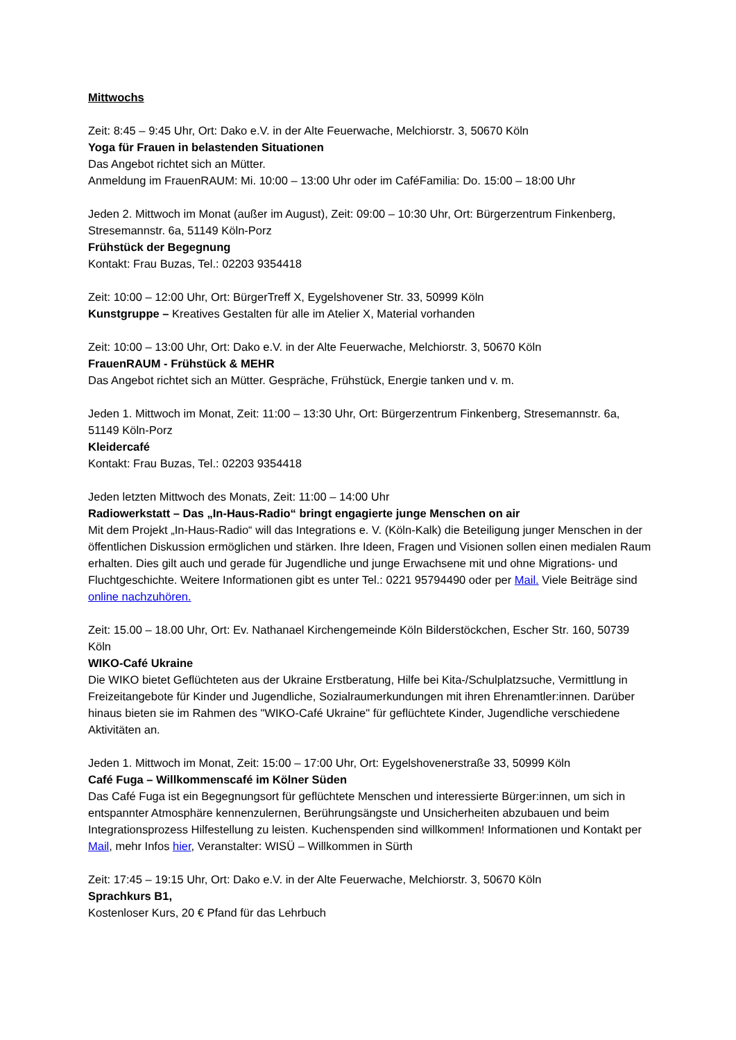Mittwochs
Zeit: 8:45 – 9:45 Uhr, Ort: Dako e.V. in der Alte Feuerwache, Melchiorstr. 3, 50670 Köln
Yoga für Frauen in belastenden Situationen
Das Angebot richtet sich an Mütter.
Anmeldung im FrauenRAUM: Mi. 10:00 – 13:00 Uhr oder im CaféFamilia: Do. 15:00 – 18:00 Uhr
Jeden 2. Mittwoch im Monat (außer im August), Zeit: 09:00 – 10:30 Uhr, Ort: Bürgerzentrum Finkenberg, Stresemannstr. 6a, 51149 Köln-Porz
Frühstück der Begegnung
Kontakt: Frau Buzas, Tel.: 02203 9354418
Zeit: 10:00 – 12:00 Uhr, Ort: BürgerTreff X, Eygelshovener Str. 33, 50999 Köln
Kunstgruppe – Kreatives Gestalten für alle im Atelier X, Material vorhanden
Zeit: 10:00 – 13:00 Uhr, Ort: Dako e.V. in der Alte Feuerwache, Melchiorstr. 3, 50670 Köln
FrauenRAUM - Frühstück & MEHR
Das Angebot richtet sich an Mütter. Gespräche, Frühstück, Energie tanken und v. m.
Jeden 1. Mittwoch im Monat, Zeit: 11:00 – 13:30 Uhr, Ort: Bürgerzentrum Finkenberg, Stresemannstr. 6a, 51149 Köln-Porz
Kleidercafé
Kontakt: Frau Buzas, Tel.: 02203 9354418
Jeden letzten Mittwoch des Monats, Zeit: 11:00 – 14:00 Uhr
Radiowerkstatt – Das „In-Haus-Radio“ bringt engagierte junge Menschen on air
Mit dem Projekt „In-Haus-Radio“ will das Integrations e. V. (Köln-Kalk) die Beteiligung junger Menschen in der öffentlichen Diskussion ermöglichen und stärken. Ihre Ideen, Fragen und Visionen sollen einen medialen Raum erhalten. Dies gilt auch und gerade für Jugendliche und junge Erwachsene mit und ohne Migrations- und Fluchtgeschichte. Weitere Informationen gibt es unter Tel.: 0221 95794490 oder per Mail. Viele Beiträge sind online nachzuhören.
Zeit: 15.00 – 18.00 Uhr, Ort: Ev. Nathanael Kirchengemeinde Köln Bilderstöckchen, Escher Str. 160, 50739 Köln
WIKO-Café Ukraine
Die WIKO bietet Geflüchteten aus der Ukraine Erstberatung, Hilfe bei Kita-/Schulplatzsuche, Vermittlung in Freizeitangebote für Kinder und Jugendliche, Sozialraumerkundungen mit ihren Ehrenamtler:innen. Darüber hinaus bieten sie im Rahmen des "WIKO-Café Ukraine" für geflüchtete Kinder, Jugendliche verschiedene Aktivitäten an.
Jeden 1. Mittwoch im Monat, Zeit: 15:00 – 17:00 Uhr, Ort: Eygelshovenerstraße 33, 50999 Köln
Café Fuga – Willkommenscafé im Kölner Süden
Das Café Fuga ist ein Begegnungsort für geflüchtete Menschen und interessierte Bürger:innen, um sich in entspannter Atmosphäre kennenzulernen, Berührungsängste und Unsicherheiten abzubauen und beim Integrationsprozess Hilfestellung zu leisten. Kuchenspenden sind willkommen! Informationen und Kontakt per Mail, mehr Infos hier, Veranstalter: WISÜ – Willkommen in Sürth
Zeit: 17:45 – 19:15 Uhr, Ort: Dako e.V. in der Alte Feuerwache, Melchiorstr. 3, 50670 Köln
Sprachkurs B1,
Kostenloser Kurs, 20 € Pfand für das Lehrbuch